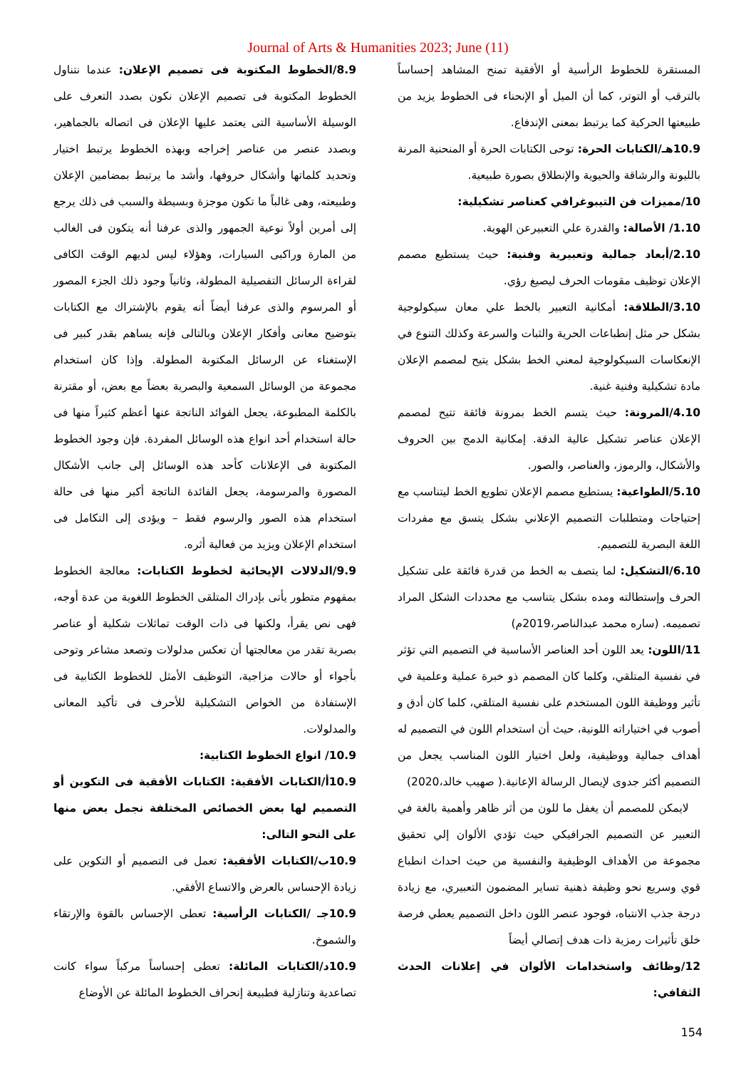Journal of Arts & Humanities 2023; June (11)
8.9/الخطوط المكتوبة فى تصميم الإعلان: عندما نتناول الخطوط المكتوبة فى تصميم الإعلان نكون بصدد التعرف على الوسيلة الأساسية التى يعتمد عليها الإعلان فى اتصاله بالجماهير، وبصدد عنصر من عناصر إخراجه وبهذه الخطوط يرتبط اختيار وتحديد كلماتها وأشكال حروفها، وأشد ما يرتبط بمضامين الإعلان وطبيعته، وهى غالباً ما تكون موجزة وبسيطة والسبب فى ذلك يرجع إلى أمرين أولاً نوعية الجمهور والذى عرفنا أنه يتكون فى الغالب من المارة وراكبى السيارات، وهؤلاء ليس لديهم الوقت الكافى لقراءة الرسائل التفصيلية المطولة، وثانياً وجود ذلك الجزء المصور أو المرسوم والذى عرفنا أيضاً أنه يقوم بالإشتراك مع الكتابات بتوضيح معانى وأفكار الإعلان وبالتالى فإنه يساهم بقدر كبير فى الإستغناء عن الرسائل المكتوبة المطولة. وإذا كان استخدام مجموعة من الوسائل السمعية والبصرية بعضاً مع بعض، أو مقترنة بالكلمة المطبوعة، يجعل الفوائد الناتجة عنها أعظم كثيراً منها فى حالة استخدام أحد انواع هذه الوسائل المفردة. فإن وجود الخطوط المكتوبة فى الإعلانات كأحد هذه الوسائل إلى جانب الأشكال المصورة والمرسومة، يجعل الفائدة الناتجة أكبر منها فى حالة استخدام هذه الصور والرسوم فقط – ويؤدى إلى التكامل فى استخدام الإعلان ويزيد من فعالية أثره.
9.9/الدلالات الإيحائية لخطوط الكتابات: معالجة الخطوط بمفهوم متطور يأتى بإدراك المتلقى الخطوط اللغوية من عدة أوجه، فهى نص يقرأ، ولكنها فى ذات الوقت تماثلات شكلية أو عناصر بصرية تقدر من معالجتها أن تعكس مدلولات وتصعد مشاعر وتوحى بأجواء أو حالات مزاجية، التوظيف الأمثل للخطوط الكتابية فى الإستفادة من الخواص التشكيلية للأحرف فى تأكيد المعانى والمدلولات.
10.9/ انواع الخطوط الكتابية:
10.9أ/الكتابات الأفقية: الكتابات الأفقية فى التكوين أو التصميم لها بعض الخصائص المختلفة نجمل بعض منها على النحو التالى:
10.9ب/الكتابات الأفقية: تعمل فى التصميم أو التكوين على زيادة الإحساس بالعرض والاتساع الأفقي.
10.9جـ /الكتابات الرأسية: تعطى الإحساس بالقوة والإرتقاء والشموخ.
10.9د/الكتابات المائلة: تعطى إحساساً مركباً سواء كانت تصاعدية وتنازلية فطبيعة إنحراف الخطوط المائلة عن الأوضاع
المستقرة للخطوط الرأسية أو الأفقية تمنح المشاهد إحساساً بالترقب أو التوتر، كما أن الميل أو الإنحناء فى الخطوط يزيد من طبيعتها الحركية كما يرتبط بمعنى الإندفاع.
10.9هـ/الكتابات الحرة: توحى الكتابات الحرة أو المنحنية المرنة بالليونة والرشاقة والحيوية والإنطلاق بصورة طبيعية.
10/مميزات فن التيبوغرافي كعناصر تشكيلية:
1.10/ الأصالة: والقدرة علي التعبيرعن الهوية.
2.10/أبعاد جمالية وتعبيرية وفنية: حيث يستطيع مصمم الإعلان توظيف مقومات الحرف ليصيغ رؤي.
3.10/الطلاقة: أمكانية التعبير بالخط علي معان سيكولوجية بشكل حر مثل إنطباعات الحرية والثبات والسرعة وكذلك التنوع في الإنعكاسات السيكولوجية لمعني الخط بشكل يتيح لمصمم الإعلان مادة تشكيلية وفنية غنية.
4.10/المرونة: حيث يتسم الخط بمرونة فائقة تتيح لمصمم الإعلان عناصر تشكيل عالية الدقة. إمكانية الدمج بين الحروف والأشكال، والرموز، والعناصر، والصور.
5.10/الطواعية: يستطيع مصمم الإعلان تطويع الخط ليتناسب مع إحتياجات ومتطلبات التصميم الإعلاني بشكل يتسق مع مفردات اللغة البصرية للتصميم.
6.10/التشكيل: لما يتصف به الخط من قدرة فائقة على تشكيل الحرف وإستطالته ومده بشكل يتناسب مع محددات الشكل المراد تصميمه. (ساره محمد عبدالناصر،2019م)
11/اللون: يعد اللون أحد العناصر الأساسية في التصميم التي تؤثر في نفسية المتلقي، وكلما كان المصمم ذو خبرة عملية وعلمية في تأثير ووظيفة اللون المستخدم على نفسية المتلقي، كلما كان أدق و أصوب في اختياراته اللونية، حيث أن استخدام اللون في التصميم له أهداف جمالية ووظيفية، ولعل اختيار اللون المناسب يجعل من التصميم أكثر جدوى لإيصال الرسالة الإعانية.( صهيب خالد،2020)
لايمكن للمصمم أن يغفل ما للون من أثر ظاهر وأهمية بالغة في التعبير عن التصميم الجرافيكي حيث تؤدي الألوان إلي تحقيق مجموعة من الأهداف الوظيفية والنفسية من حيث احداث انطباع قوي وسريع نحو وظيفة ذهنية تساير المضمون التعبيري، مع زيادة درجة جذب الانتباه، فوجود عنصر اللون داخل التصميم يعطي فرصة خلق تأثيرات رمزية ذات هدف إتصالي أيضاً
12/وظائف واستخدامات الألوان في إعلانات الحدث الثقافي:
154